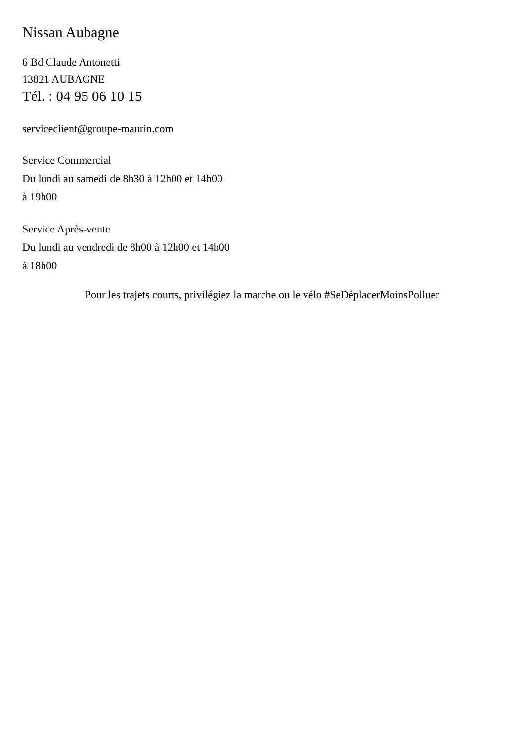Nissan Aubagne
6 Bd Claude Antonetti
13821 AUBAGNE
Tél. : 04 95 06 10 15
serviceclient@groupe-maurin.com
Service Commercial
Du lundi au samedi de 8h30 à 12h00 et 14h00
à 19h00
Service Après-vente
Du lundi au vendredi de 8h00 à 12h00 et 14h00
à 18h00
Pour les trajets courts, privilégiez la marche ou le vélo #SeDéplacerMoinsPolluer